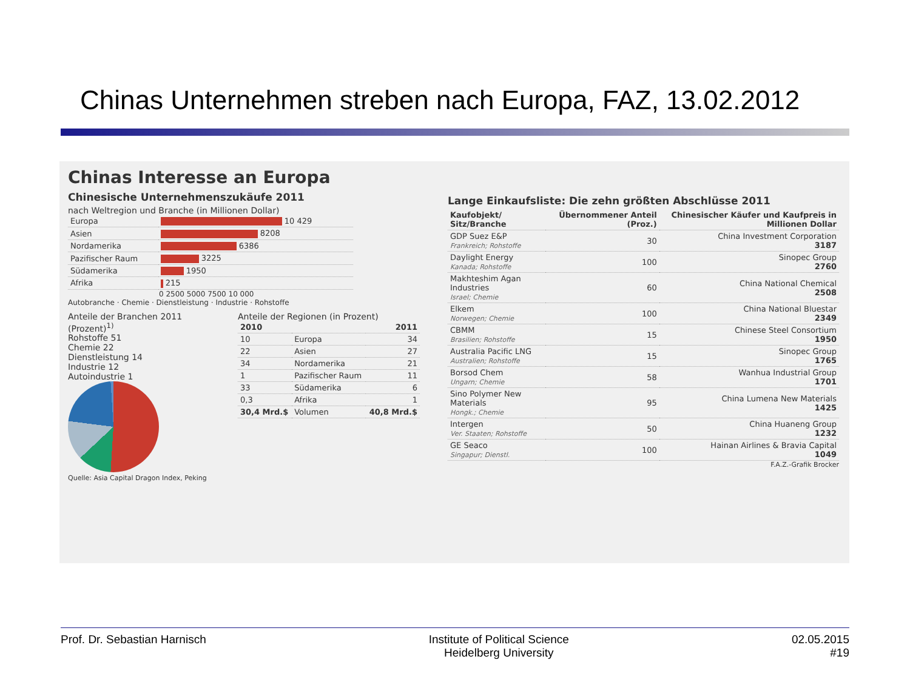Chinas Unternehmen streben nach Europa, FAZ, 13.02.2012
Chinas Interesse an Europa
Chinesische Unternehmenszukäufe 2011
nach Weltregion und Branche (in Millionen Dollar)
| Europa | 10 429 |
| Asien | 8208 |
| Nordamerika | 6386 |
| Pazifischer Raum | 3225 |
| Südamerika | 1950 |
| Afrika | 215 |
0 2500 5000 7500 10 000
Autobranche · Chemie · Dienstleistung · Industrie · Rohstoffe
Anteile der Branchen 2011 (Prozent)<sup>1)</sup>
Rohstoffe 51
Chemie 22
Dienstleistung 14
Industrie 12
Autoindustrie 1
Quelle: Asia Capital Dragon Index, Peking
Anteile der Regionen (in Prozent)
| 2010 | | 2011 |
| --- | --- | --- |
| 10 | Europa | 34 |
| 22 | Asien | 27 |
| 34 | Nordamerika | 21 |
| 1 | Pazifischer Raum | 11 |
| 33 | Südamerika | 6 |
| 0,3 | Afrika | 1 |
| 30,4 Mrd.$ | Volumen | 40,8 Mrd.$ |
Lange Einkaufsliste: Die zehn größten Abschlüsse 2011
| Kaufobjekt/ Sitz/Branche | Übernommener Anteil (Proz.) | Chinesischer Käufer und Kaufpreis in Millionen Dollar |
| --- | --- | --- |
| GDP Suez E&P Frankreich; Rohstoffe | 30 | China Investment Corporation 3187 |
| Daylight Energy Kanada; Rohstoffe | 100 | Sinopec Group 2760 |
| Makhteshim Agan Industries Israel; Chemie | 60 | China National Chemical 2508 |
| Elkem Norwegen; Chemie | 100 | China National Bluestar 2349 |
| CBMM Brasilien; Rohstoffe | 15 | Chinese Steel Consortium 1950 |
| Australia Pacific LNG Australien; Rohstoffe | 15 | Sinopec Group 1765 |
| Borsod Chem Ungarn; Chemie | 58 | Wanhua Industrial Group 1701 |
| Sino Polymer New Materials Hongk.; Chemie | 95 | China Lumena New Materials 1425 |
| Intergen Ver. Staaten; Rohstoffe | 50 | China Huaneng Group 1232 |
| GE Seaco Singapur; Dienstl. | 100 | Hainan Airlines & Bravia Capital 1049 |
F.A.Z.-Grafik Brocker
Prof. Dr. Sebastian Harnisch Institute of Political Science
Heidelberg University
02.05.2015
#19